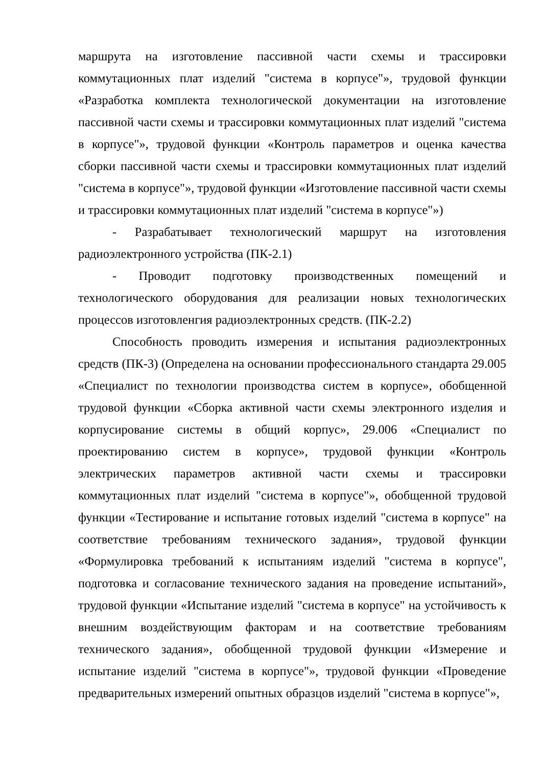маршрута на изготовление пассивной части схемы и трассировки коммутационных плат изделий "система в корпусе"», трудовой функции «Разработка комплекта технологической документации на изготовление пассивной части схемы и трассировки коммутационных плат изделий "система в корпусе"», трудовой функции «Контроль параметров и оценка качества сборки пассивной части схемы и трассировки коммутационных плат изделий "система в корпусе"», трудовой функции «Изготовление пассивной части схемы и трассировки коммутационных плат изделий "система в корпусе"»)
- Разрабатывает технологический маршрут на изготовления радиоэлектронного устройства (ПК-2.1)
- Проводит подготовку производственных помещений и технологического оборудования для реализации новых технологических процессов изготовленгия радиоэлектронных средств. (ПК-2.2)
Способность проводить измерения и испытания радиоэлектронных средств (ПК-3) (Определена на основании профессионального стандарта 29.005 «Специалист по технологии производства систем в корпусе», обобщенной трудовой функции «Сборка активной части схемы электронного изделия и корпусирование системы в общий корпус», 29.006 «Специалист по проектированию систем в корпусе», трудовой функции «Контроль электрических параметров активной части схемы и трассировки коммутационных плат изделий "система в корпусе"», обобщенной трудовой функции «Тестирование и испытание готовых изделий "система в корпусе" на соответствие требованиям технического задания», трудовой функции «Формулировка требований к испытаниям изделий "система в корпусе", подготовка и согласование технического задания на проведение испытаний», трудовой функции «Испытание изделий "система в корпусе" на устойчивость к внешним воздействующим факторам и на соответствие требованиям технического задания», обобщенной трудовой функции «Измерение и испытание изделий "система в корпусе"», трудовой функции «Проведение предварительных измерений опытных образцов изделий "система в корпусе"»,